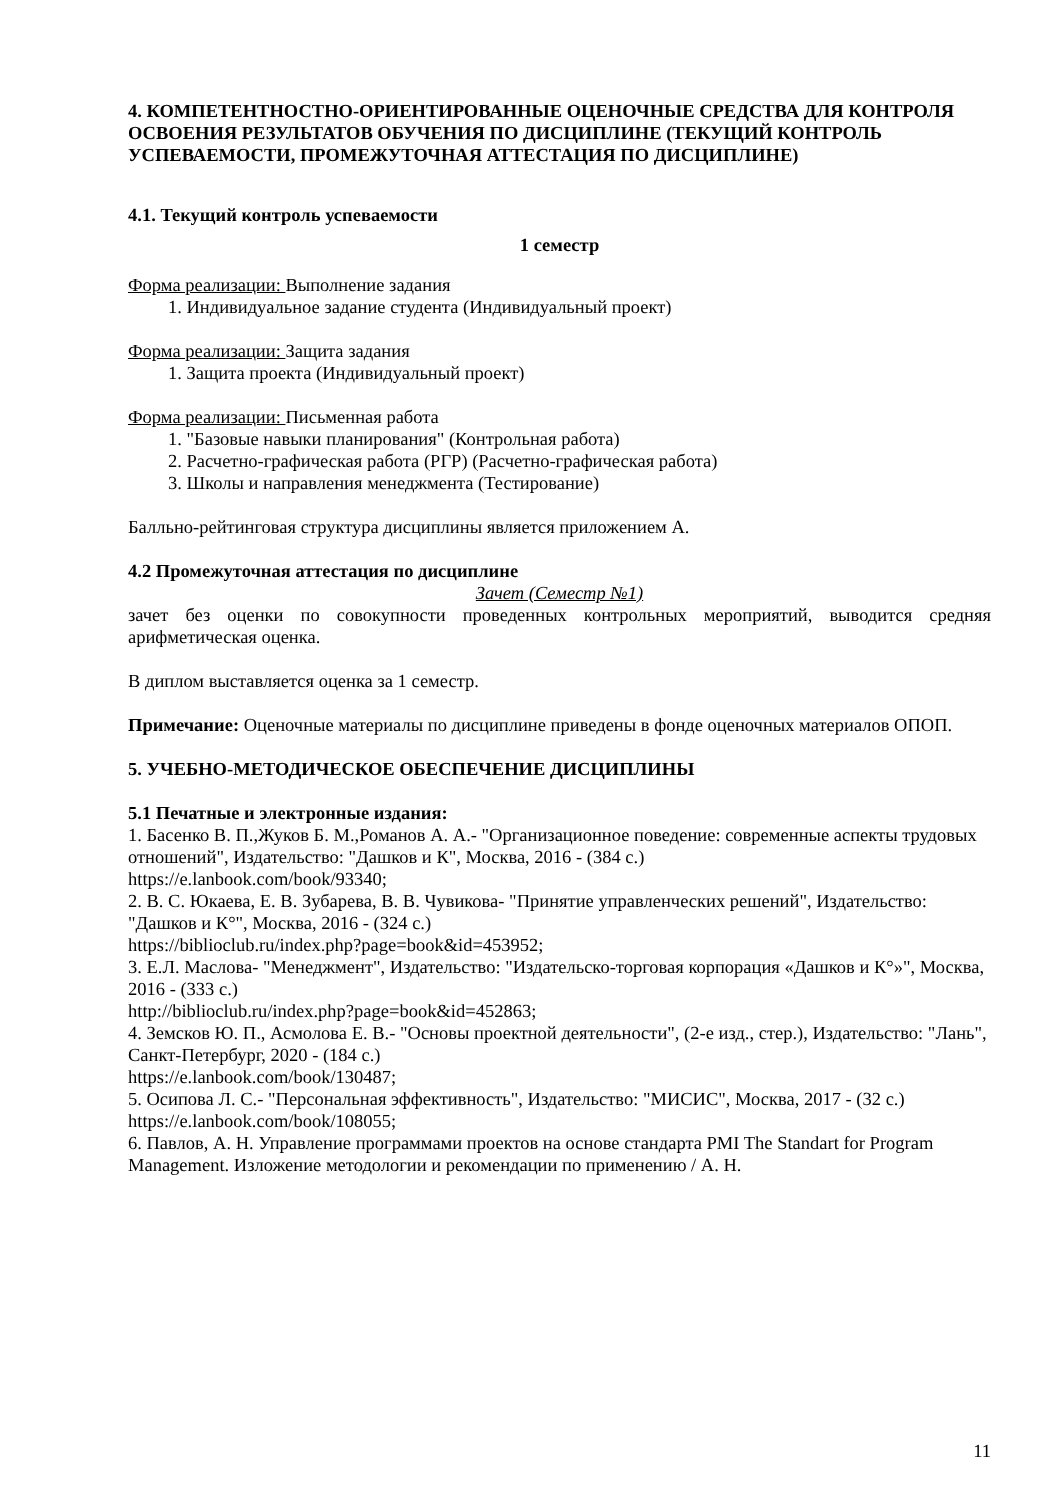4. КОМПЕТЕНТНОСТНО-ОРИЕНТИРОВАННЫЕ ОЦЕНОЧНЫЕ СРЕДСТВА ДЛЯ КОНТРОЛЯ ОСВОЕНИЯ РЕЗУЛЬТАТОВ ОБУЧЕНИЯ ПО ДИСЦИПЛИНЕ (ТЕКУЩИЙ КОНТРОЛЬ УСПЕВАЕМОСТИ, ПРОМЕЖУТОЧНАЯ АТТЕСТАЦИЯ ПО ДИСЦИПЛИНЕ)
4.1. Текущий контроль успеваемости
1 семестр
Форма реализации: Выполнение задания
1. Индивидуальное задание студента (Индивидуальный проект)
Форма реализации: Защита задания
1. Защита проекта (Индивидуальный проект)
Форма реализации: Письменная работа
1. "Базовые навыки планирования" (Контрольная работа)
2. Расчетно-графическая работа (РГР) (Расчетно-графическая работа)
3. Школы и направления менеджмента (Тестирование)
Балльно-рейтинговая структура дисциплины является приложением А.
4.2 Промежуточная аттестация по дисциплине
Зачет (Семестр №1)
зачет без оценки по совокупности проведенных контрольных мероприятий, выводится средняя арифметическая оценка.
В диплом выставляется оценка за 1 семестр.
Примечание: Оценочные материалы по дисциплине приведены в фонде оценочных материалов ОПОП.
5. УЧЕБНО-МЕТОДИЧЕСКОЕ ОБЕСПЕЧЕНИЕ ДИСЦИПЛИНЫ
5.1 Печатные и электронные издания:
1. Басенко В. П.,Жуков Б. М.,Романов А. А.- "Организационное поведение: современные аспекты трудовых отношений", Издательство: "Дашков и К", Москва, 2016 - (384 с.)
https://e.lanbook.com/book/93340;
2. В. С. Юкаева, Е. В. Зубарева, В. В. Чувикова- "Принятие управленческих решений", Издательство: "Дашков и К°", Москва, 2016 - (324 с.)
https://biblioclub.ru/index.php?page=book&id=453952;
3. Е.Л. Маслова- "Менеджмент", Издательство: "Издательско-торговая корпорация «Дашков и К°»", Москва, 2016 - (333 с.)
http://biblioclub.ru/index.php?page=book&id=452863;
4. Земсков Ю. П., Асмолова Е. В.- "Основы проектной деятельности", (2-е изд., стер.), Издательство: "Лань", Санкт-Петербург, 2020 - (184 с.)
https://e.lanbook.com/book/130487;
5. Осипова Л. С.- "Персональная эффективность", Издательство: "МИСИС", Москва, 2017 - (32 с.)
https://e.lanbook.com/book/108055;
6. Павлов, А. Н. Управление программами проектов на основе стандарта PMI The Standart for Program Management. Изложение методологии и рекомендации по применению / А. Н.
11